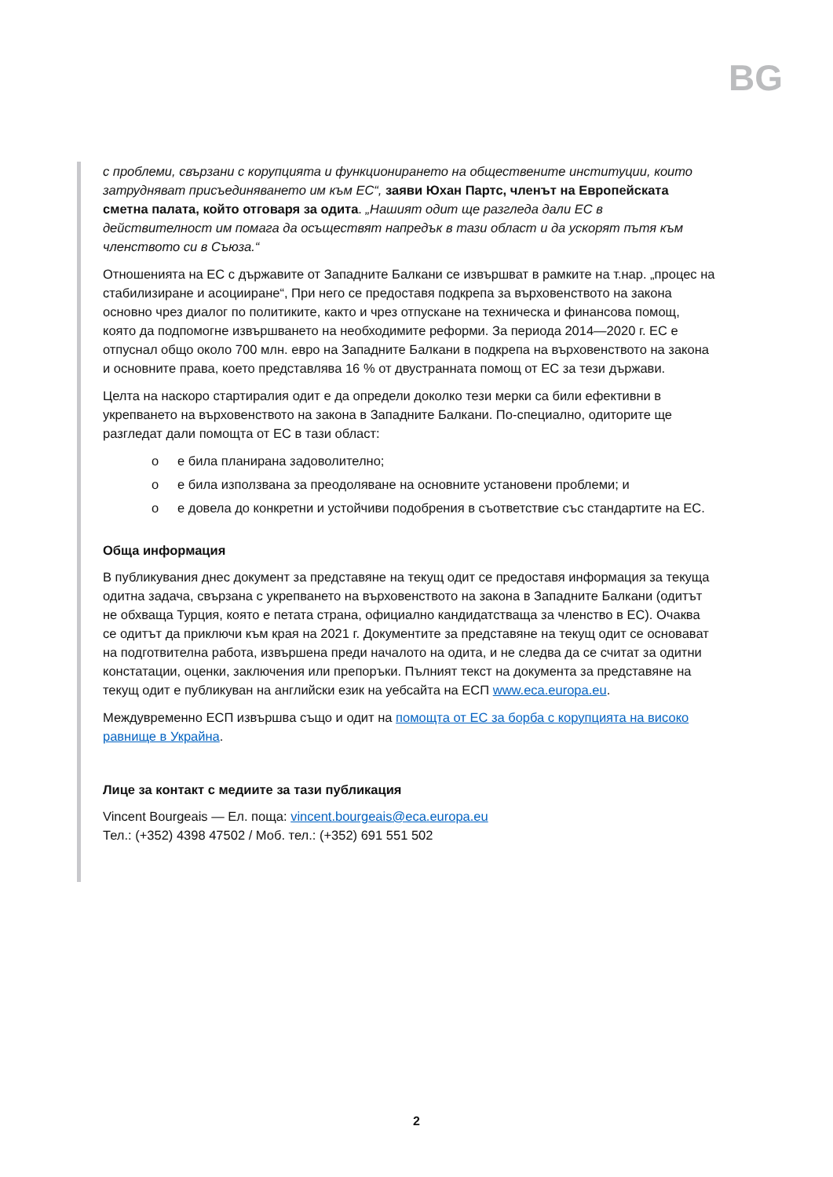BG
с проблеми, свързани с корупцията и функционирането на обществените институции, които затрудняват присъединяването им към ЕС“, заяви Юхан Партс, членът на Европейската сметна палата, който отговаря за одита. „Нашият одит ще разгледа дали ЕС в действителност им помага да осъществят напредък в тази област и да ускорят пътя към членството си в Съюза.“
Отношенията на ЕС с държавите от Западните Балкани се извършват в рамките на т.нар. „процес на стабилизиране и асоцииране“, При него се предоставя подкрепа за върховенството на закона основно чрез диалог по политиките, както и чрез отпускане на техническа и финансова помощ, която да подпомогне извършването на необходимите реформи. За периода 2014—2020 г. ЕС е отпуснал общо около 700 млн. евро на Западните Балкани в подкрепа на върховенството на закона и основните права, което представлява 16 % от двустранната помощ от ЕС за тези държави.
Целта на наскоро стартиралия одит е да определи доколко тези мерки са били ефективни в укрепването на върховенството на закона в Западните Балкани. По-специално, одиторите ще разгледат дали помощта от ЕС в тази област:
o е била планирана задоволително;
o е била използвана за преодоляване на основните установени проблеми; и
o е довела до конкретни и устойчиви подобрения в съответствие със стандартите на ЕС.
Обща информация
В публикувания днес документ за представяне на текущ одит се предоставя информация за текуща одитна задача, свързана с укрепването на върховенството на закона в Западните Балкани (одитът не обхваща Турция, която е петата страна, официално кандидатстваща за членство в ЕС). Очаква се одитът да приключи към края на 2021 г. Документите за представяне на текущ одит се основават на подготвителна работа, извършена преди началото на одита, и не следва да се считат за одитни констатации, оценки, заключения или препоръки. Пълният текст на документа за представяне на текущ одит е публикуван на английски език на уебсайта на ЕСП www.eca.europa.eu.
Междувременно ЕСП извършва също и одит на помощта от ЕС за борба с корупцията на високо равнище в Украйна.
Лице за контакт с медиите за тази публикация
Vincent Bourgeais — Ел. поща: vincent.bourgeais@eca.europa.eu
Тел.: (+352) 4398 47502 / Моб. тел.: (+352) 691 551 502
2